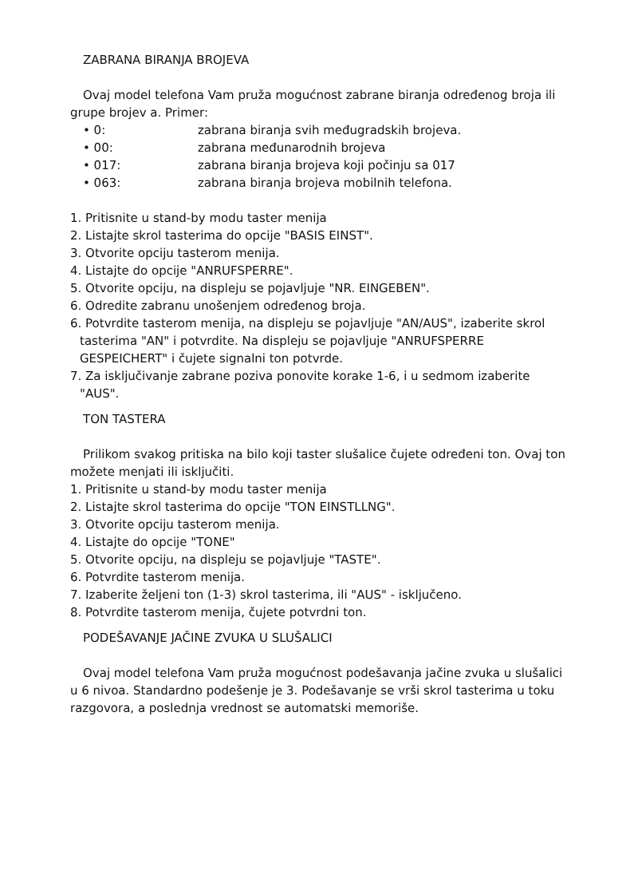ZABRANA BIRANJA BROJEVA
Ovaj model telefona Vam pruža mogućnost zabrane biranja određenog broja ili grupe brojev a. Primer:
• 0: zabrana biranja svih međugradskih brojeva.
• 00: zabrana međunarodnih brojeva
• 017: zabrana biranja brojeva koji počinju sa 017
• 063: zabrana biranja brojeva mobilnih telefona.
1. Pritisnite u stand-by modu taster menija
2. Listajte skrol tasterima do opcije "BASIS EINST".
3. Otvorite opciju tasterom menija.
4. Listajte do opcije "ANRUFSPERRE".
5. Otvorite opciju, na displeju se pojavljuje "NR. EINGEBEN".
6. Odredite zabranu unošenjem određenog broja.
6. Potvrdite tasterom menija, na displeju se pojavljuje "AN/AUS", izaberite skrol tasterima "AN" i potvrdite. Na displeju se pojavljuje "ANRUFSPERRE GESPEICHERT" i čujete signalni ton potvrde.
7. Za isključivanje zabrane poziva ponovite korake 1-6, i u sedmom izaberite "AUS".
TON TASTERA
Prilikom svakog pritiska na bilo koji taster slušalice čujete određeni ton. Ovaj ton možete menjati ili isključiti.
1. Pritisnite u stand-by modu taster menija
2. Listajte skrol tasterima do opcije "TON EINSTLLNG".
3. Otvorite opciju tasterom menija.
4. Listajte do opcije "TONE"
5. Otvorite opciju, na displeju se pojavljuje "TASTE".
6. Potvrdite tasterom menija.
7. Izaberite željeni ton (1-3) skrol tasterima, ili "AUS" - isključeno.
8. Potvrdite tasterom menija, čujete potvrdni ton.
PODEŠAVANJE JAČINE ZVUKA U SLUŠALICI
Ovaj model telefona Vam pruža mogućnost podešavanja jačine zvuka u slušalici u 6 nivoa. Standardno podešenje je 3. Podešavanje se vrši skrol tasterima u toku razgovora, a poslednja vrednost se automatski memoriše.